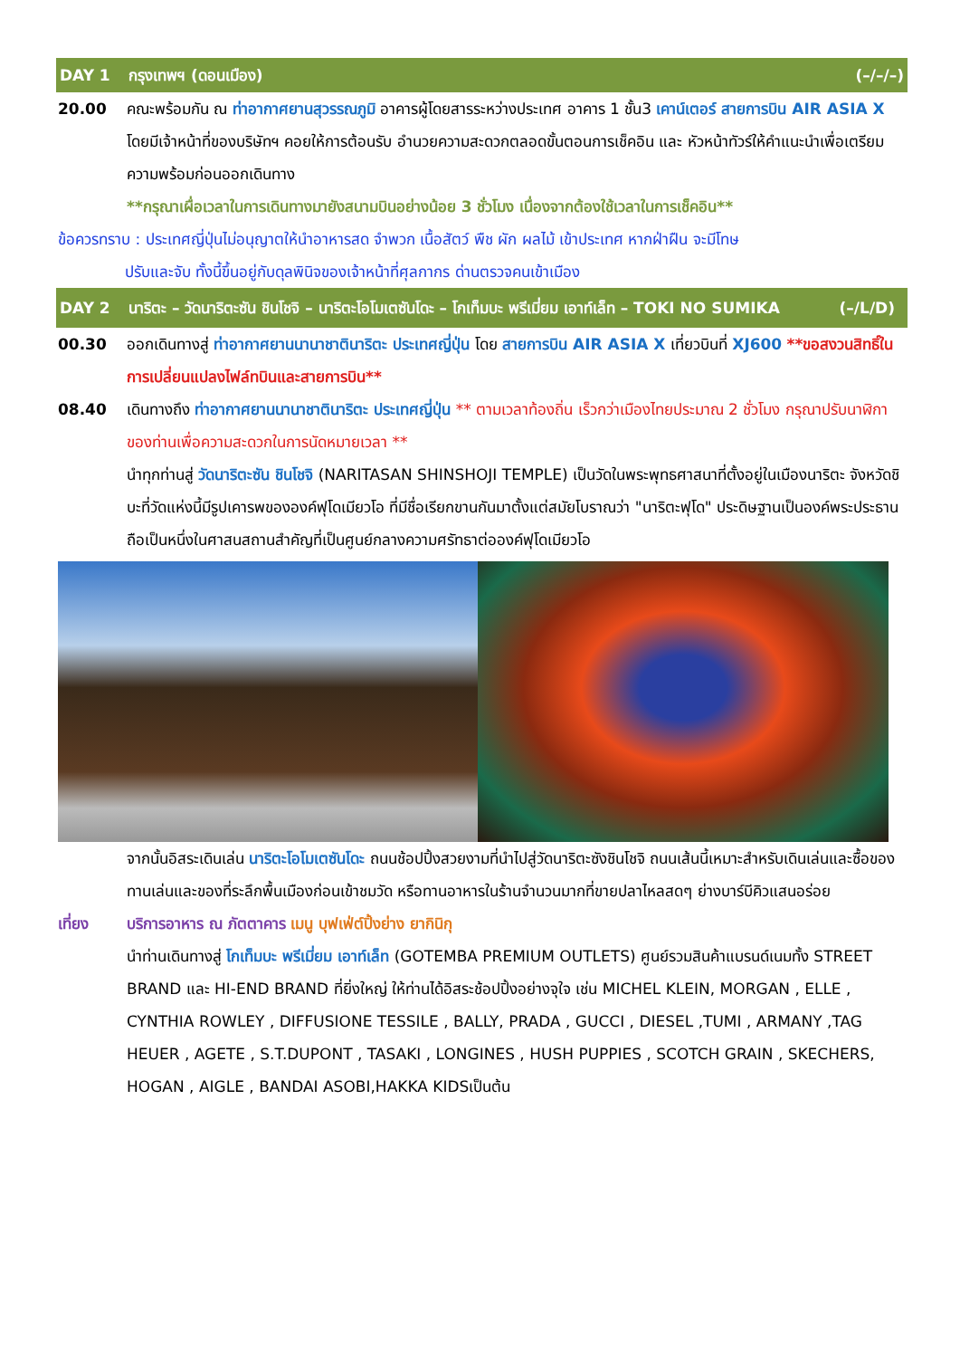DAY 1 กรุงเทพฯ (ดอนเมือง) (–/–/–)
20.00 คณะพร้อมกัน ณ ท่าอากาศยานสุวรรณภูมิ อาคารผู้โดยสารระหว่างประเทศ อาคาร 1 ชั้น3 เคาน์เตอร์ สายการบิน AIR ASIA X โดยมีเจ้าหน้าที่ของบริษัทฯ คอยให้การต้อนรับ อำนวยความสะดวกตลอดขั้นตอนการเช็คอิน และ หัวหน้าทัวร์ให้คำแนะนำเพื่อเตรียมความพร้อมก่อนออกเดินทาง
**กรุณาเผื่อเวลาในการเดินทางมายังสนามบินอย่างน้อย 3 ชั่วโมง เนื่องจากต้องใช้เวลาในการเช็คอิน**
ข้อควรทราบ : ประเทศญี่ปุ่นไม่อนุญาตให้นำอาหารสด จำพวก เนื้อสัตว์ พืช ผัก ผลไม้ เข้าประเทศ หากฝ่าฝืน จะมีโทษ
ปรับและจับ ทั้งนี้ขึ้นอยู่กับดุลพินิจของเจ้าหน้าที่ศุลกากร ด่านตรวจคนเข้าเมือง
DAY 2 นาริตะ – วัดนาริตะซัน ชินโชจิ – นาริตะโอโมเตซันโดะ – โกเท็มบะ พรีเมี่ยม เอาท์เล็ท – TOKI NO SUMIKA (–/L/D)
00.30 ออกเดินทางสู่ ท่าอากาศยานนานาชาตินาริตะ ประเทศญี่ปุ่น โดย สายการบิน AIR ASIA X เที่ยวบินที่ XJ600 **ขอสงวนสิทธิ์ในการเปลี่ยนแปลงไฟล์ทบินและสายการบิน**
08.40 เดินทางถึง ท่าอากาศยานนานาชาตินาริตะ ประเทศญี่ปุ่น ** ตามเวลาท้องถิ่น เร็วกว่าเมืองไทยประมาณ 2 ชั่วโมง กรุณาปรับนาฬิกาของท่านเพื่อความสะดวกในการนัดหมายเวลา **
นำทุกท่านสู่ วัดนาริตะซัน ชินโชจิ (NARITASAN SHINSHOJI TEMPLE) เป็นวัดในพระพุทธศาสนาที่ตั้งอยู่ในเมืองนาริตะ จังหวัดชิบะที่วัดแห่งนี้มีรูปเคารพขององค์ฟุโดเมียวโอ ที่มีชื่อเรียกขานกันมาตั้งแต่สมัยโบราณว่า "นาริตะฟุโด" ประดิษฐานเป็นองค์พระประธาน ถือเป็นหนึ่งในศาสนสถานสำคัญที่เป็นศูนย์กลางความศรัทธาต่อองค์ฟุโดเมียวโอ
จากนั้นอิสระเดินเล่น นาริตะโอโมเตซันโดะ ถนนช้อปปิ้งสวยงามที่นำไปสู่วัดนาริตะซังชินโชจิ ถนนเส้นนี้เหมาะสำหรับเดินเล่นและซื้อของทานเล่นและของที่ระลึกพื้นเมืองก่อนเข้าชมวัด หรือทานอาหารในร้านจำนวนมากที่ขายปลาไหลสดๆ ย่างบาร์บีคิวแสนอร่อย
เที่ยง บริการอาหาร ณ ภัตตาคาร เมนู บุฟเฟ่ต์ปิ้งย่าง ยากินิกุ
นำท่านเดินทางสู่ โกเท็มบะ พรีเมี่ยม เอาท์เล็ท (GOTEMBA PREMIUM OUTLETS) ศูนย์รวมสินค้าแบรนด์เนมทั้ง STREET BRAND และ HI-END BRAND ที่ยิ่งใหญ่ ให้ท่านได้อิสระช้อปปิ้งอย่างจุใจ เช่น MICHEL KLEIN, MORGAN , ELLE , CYNTHIA ROWLEY , DIFFUSIONE TESSILE , BALLY, PRADA , GUCCI , DIESEL ,TUMI , ARMANY ,TAG HEUER , AGETE , S.T.DUPONT , TASAKI , LONGINES , HUSH PUPPIES , SCOTCH GRAIN , SKECHERS, HOGAN , AIGLE , BANDAI ASOBI,HAKKA KIDSเป็นต้น